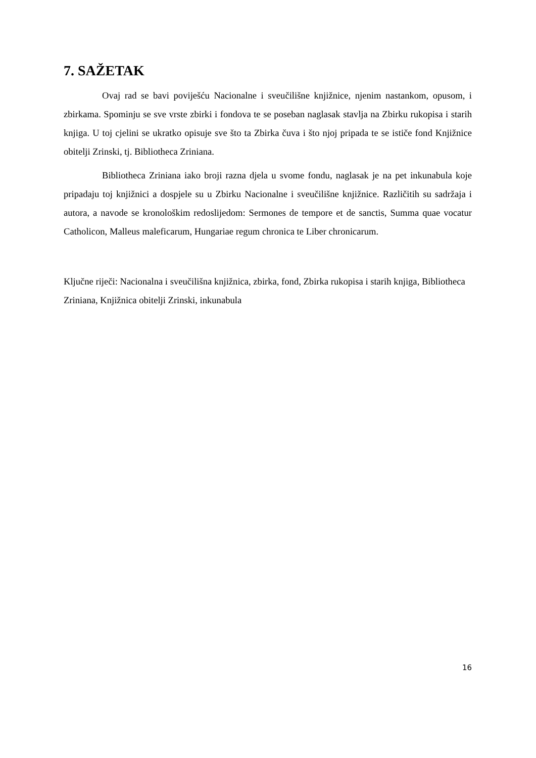7. SAŽETAK
Ovaj rad se bavi poviješću Nacionalne i sveučilišne knjižnice, njenim nastankom, opusom, i zbirkama. Spominju se sve vrste zbirki i fondova te se poseban naglasak stavlja na Zbirku rukopisa i starih knjiga. U toj cjelini se ukratko opisuje sve što ta Zbirka čuva i što njoj pripada te se ističe fond Knjižnice obitelji Zrinski, tj. Bibliotheca Zriniana.
Bibliotheca Zriniana iako broji razna djela u svome fondu, naglasak je na pet inkunabula koje pripadaju toj knjižnici a dospjele su u Zbirku Nacionalne i sveučilišne knjižnice. Različitih su sadržaja i autora, a navode se kronološkim redoslijedom: Sermones de tempore et de sanctis, Summa quae vocatur Catholicon, Malleus maleficarum, Hungariae regum chronica te Liber chronicarum.
Ključne riječi: Nacionalna i sveučilišna knjižnica, zbirka, fond, Zbirka rukopisa i starih knjiga, Bibliotheca Zriniana, Knjižnica obitelji Zrinski, inkunabula
16